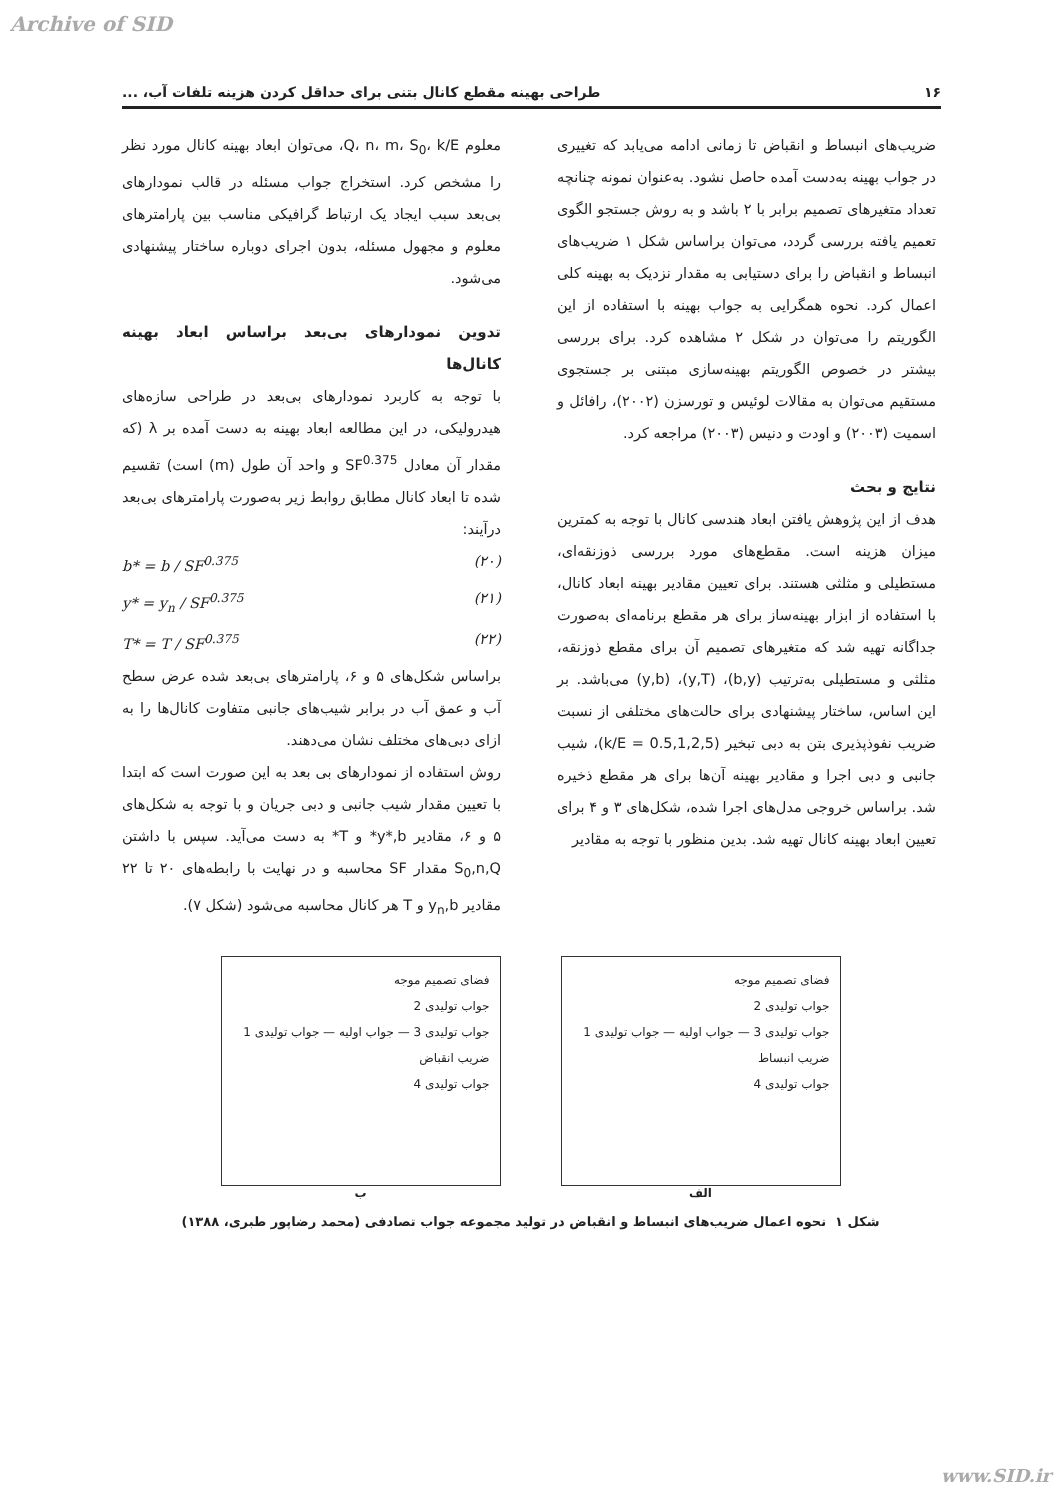Archive of SID
۱۶ طراحی بهینه مقطع کانال بتنی برای حداقل کردن هزینه تلفات آب، ...
ضریب‌های انبساط و انقباض تا زمانی ادامه می‌یابد که تغییری در جواب بهینه به‌دست آمده حاصل نشود. به‌عنوان نمونه چنانچه تعداد متغیرهای تصمیم برابر با ۲ باشد و به روش جستجو الگوی تعمیم یافته بررسی گردد، می‌توان براساس شکل ۱ ضریب‌های انبساط و انقباض را برای دستیابی به مقدار نزدیک به بهینه کلی اعمال کرد. نحوه همگرایی به جواب بهینه با استفاده از این الگوریتم را می‌توان در شکل ۲ مشاهده کرد. برای بررسی بیشتر در خصوص الگوریتم بهینه‌سازی مبتنی بر جستجوی مستقیم می‌توان به مقالات لوئیس و تورسزن (۲۰۰۲)، رافائل و اسمیت (۲۰۰۳) و اودت و دنیس (۲۰۰۳) مراجعه کرد.
نتایج و بحث
هدف از این پژوهش یافتن ابعاد هندسی کانال با توجه به کمترین میزان هزینه است. مقطع‌های مورد بررسی ذوزنقه‌ای، مستطیلی و مثلثی هستند. برای تعیین مقادیر بهینه ابعاد کانال، با استفاده از ابزار بهینه‌ساز برای هر مقطع برنامه‌ای به‌صورت جداگانه تهیه شد که متغیرهای تصمیم آن برای مقطع ذوزنقه، مثلثی و مستطیلی به‌ترتیب (b,y)، (y,T)، (y,b) می‌باشد. بر این اساس، ساختار پیشنهادی برای حالت‌های مختلفی از نسبت ضریب نفوذپذیری بتن به دبی تبخیر (k/E = 0.5,1,2,5)، شیب جانبی و دبی اجرا و مقادیر بهینه آن‌ها برای هر مقطع ذخیره شد. براساس خروجی مدل‌های اجرا شده، شکل‌های ۳ و ۴ برای تعیین ابعاد بهینه کانال تهیه شد. بدین منظور با توجه به مقادیر
معلوم Q، n، m، S<sub>0</sub>، k/E، می‌توان ابعاد بهینه کانال مورد نظر را مشخص کرد. استخراج جواب مسئله در قالب نمودارهای بی‌بعد سبب ایجاد یک ارتباط گرافیکی مناسب بین پارامترهای معلوم و مجهول مسئله، بدون اجرای دوباره ساختار پیشنهادی می‌شود.
تدوین نمودارهای بی‌بعد براساس ابعاد بهینه کانال‌ها
با توجه به کاربرد نمودارهای بی‌بعد در طراحی سازه‌های هیدرولیکی، در این مطالعه ابعاد بهینه به دست آمده بر λ (که مقدار آن معادل SF<sup>0.375</sup> و واحد آن طول (m) است) تقسیم شده تا ابعاد کانال مطابق روابط زیر به‌صورت پارامترهای بی‌بعد درآیند:
(۲۰) b* = b / SF<sup>0.375</sup>
(۲۱) y* = y<sub>n</sub> / SF<sup>0.375</sup>
(۲۲) T* = T / SF<sup>0.375</sup>
براساس شکل‌های ۵ و ۶، پارامترهای بی‌بعد شده عرض سطح آب و عمق آب در برابر شیب‌های جانبی متفاوت کانال‌ها را به ازای دبی‌های مختلف نشان می‌دهند.
روش استفاده از نمودارهای بی بعد به این صورت است که ابتدا با تعیین مقدار شیب جانبی و دبی جریان و با توجه به شکل‌های ۵ و ۶، مقادیر y*,b* و T* به دست می‌آید. سپس با داشتن S<sub>0</sub>,n,Q مقدار SF محاسبه و در نهایت با رابطه‌های ۲۰ تا ۲۲ مقادیر y<sub>n</sub>,b و T هر کانال محاسبه می‌شود (شکل ۷).
فضای تصمیم موجه
جواب تولیدی 2
جواب تولیدی 3 — جواب اولیه — جواب تولیدی 1
ضریب انبساط
جواب تولیدی 4
الف
فضای تصمیم موجه
جواب تولیدی 2
جواب تولیدی 3 — جواب اولیه — جواب تولیدی 1
ضریب انقباض
جواب تولیدی 4
ب
شکل ۱ نحوه اعمال ضریب‌های انبساط و انقباض در تولید مجموعه جواب تصادفی (محمد رضاپور طبری، ۱۳۸۸)
www.SID.ir